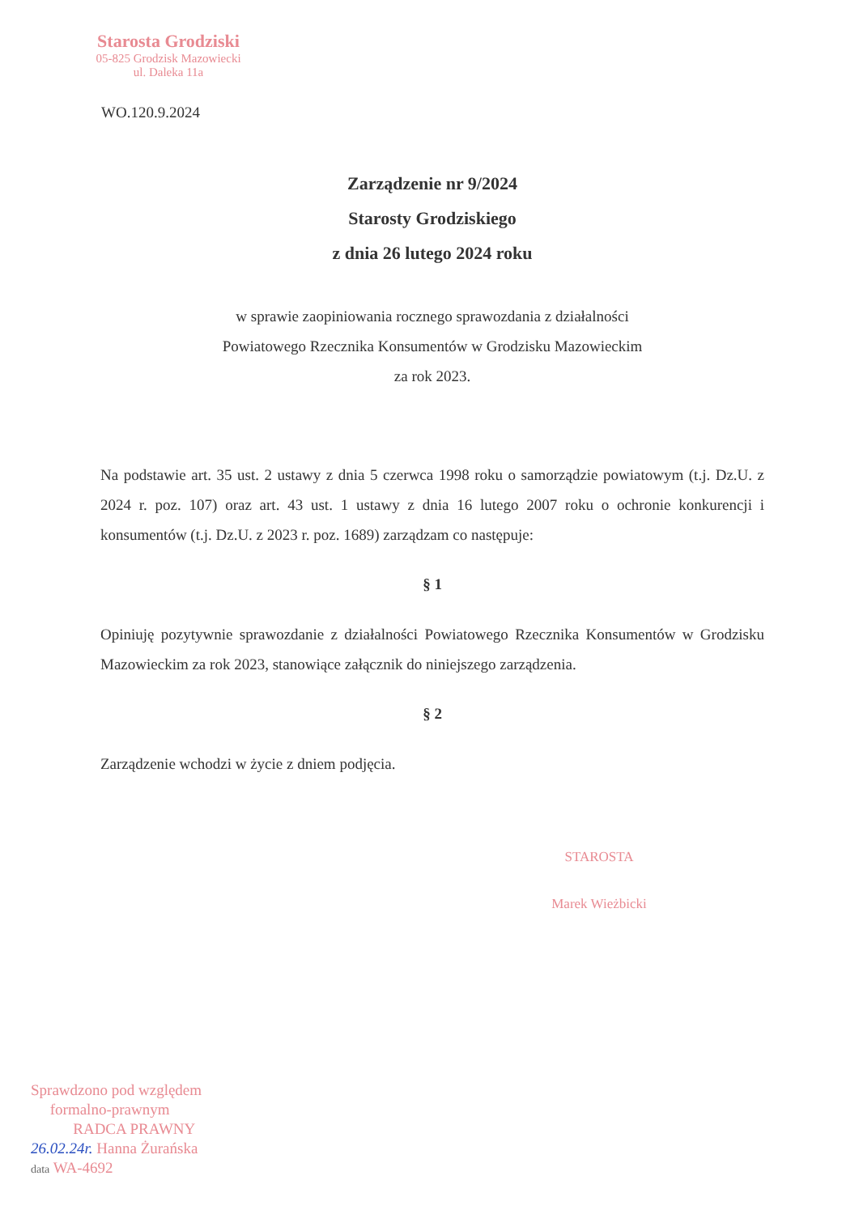Starosta Grodziski
05-825 Grodzisk Mazowiecki
ul. Daleka 11a
WO.120.9.2024
Zarządzenie nr 9/2024
Starosty Grodziskiego
z dnia 26 lutego 2024 roku
w sprawie zaopiniowania rocznego sprawozdania z działalności
Powiatowego Rzecznika Konsumentów w Grodzisku Mazowieckim
za rok 2023.
Na podstawie art. 35 ust. 2 ustawy z dnia 5 czerwca 1998 roku o samorządzie powiatowym (t.j. Dz.U. z 2024 r. poz. 107) oraz art. 43 ust. 1 ustawy z dnia 16 lutego 2007 roku o ochronie konkurencji i konsumentów (t.j. Dz.U. z 2023 r. poz. 1689) zarządzam co następuje:
§ 1
Opiniuję pozytywnie sprawozdanie z działalności Powiatowego Rzecznika Konsumentów w Grodzisku Mazowieckim za rok 2023, stanowiące załącznik do niniejszego zarządzenia.
§ 2
Zarządzenie wchodzi w życie z dniem podjęcia.
STAROSTA
Marek Wieżbicki
Sprawdzono pod względem
formalno-prawnym
RADCA PRAWNY
26.02.24r. Hanna Żurańska
data WA-4692